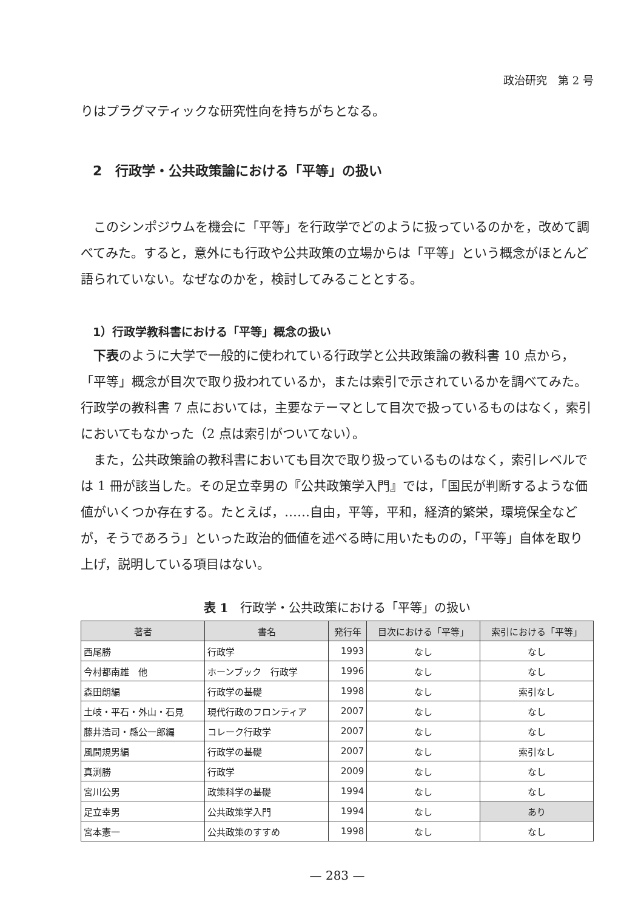政治研究　第 2 号
りはプラグマティックな研究性向を持ちがちとなる。
2　行政学・公共政策論における「平等」の扱い
このシンポジウムを機会に「平等」を行政学でどのように扱っているのかを，改めて調べてみた。すると，意外にも行政や公共政策の立場からは「平等」という概念がほとんど語られていない。なぜなのかを，検討してみることとする。
1）行政学教科書における「平等」概念の扱い
下表のように大学で一般的に使われている行政学と公共政策論の教科書 10 点から，「平等」概念が目次で取り扱われているか，または索引で示されているかを調べてみた。行政学の教科書 7 点においては，主要なテーマとして目次で扱っているものはなく，索引においてもなかった（2 点は索引がついてない）。
また，公共政策論の教科書においても目次で取り扱っているものはなく，索引レベルでは 1 冊が該当した。その足立幸男の『公共政策学入門』では，「国民が判断するような価値がいくつか存在する。たとえば，……自由，平等，平和，経済的繁栄，環境保全などが，そうであろう」といった政治的価値を述べる時に用いたものの，「平等」自体を取り上げ，説明している項目はない。
表 1　行政学・公共政策における「平等」の扱い
| 著者 | 書名 | 発行年 | 目次における「平等」 | 索引における「平等」 |
| --- | --- | --- | --- | --- |
| 西尾勝 | 行政学 | 1993 | なし | なし |
| 今村都南雄 他 | ホーンブック 行政学 | 1996 | なし | なし |
| 森田朗編 | 行政学の基礎 | 1998 | なし | 索引なし |
| 土岐・平石・外山・石見 | 現代行政のフロンティア | 2007 | なし | なし |
| 藤井浩司・縣公一郎編 | コレーク行政学 | 2007 | なし | なし |
| 風間規男編 | 行政学の基礎 | 2007 | なし | 索引なし |
| 真渕勝 | 行政学 | 2009 | なし | なし |
| 宮川公男 | 政策科学の基礎 | 1994 | なし | なし |
| 足立幸男 | 公共政策学入門 | 1994 | なし | あり |
| 宮本憲一 | 公共政策のすすめ | 1998 | なし | なし |
— 283 —